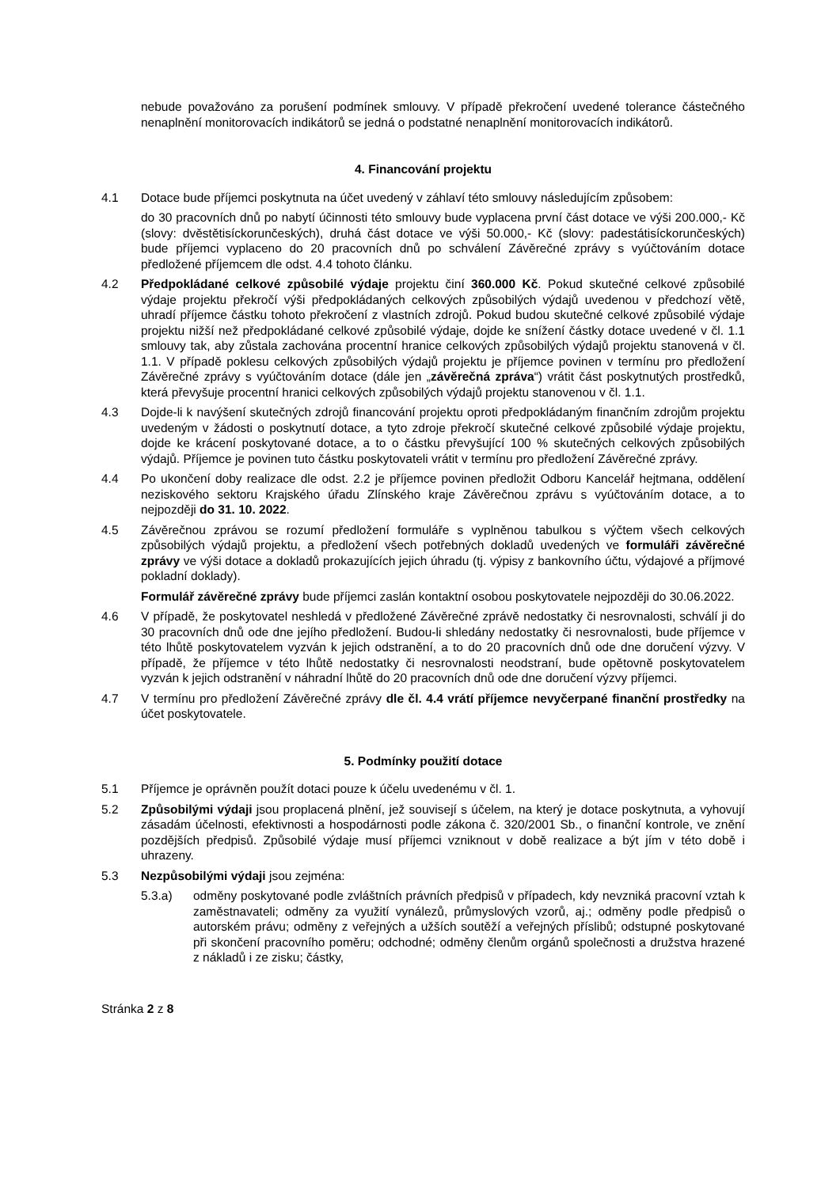nebude považováno za porušení podmínek smlouvy. V případě překročení uvedené tolerance částečného nenaplnění monitorovacích indikátorů se jedná o podstatné nenaplnění monitorovacích indikátorů.
4. Financování projektu
4.1 Dotace bude příjemci poskytnuta na účet uvedený v záhlaví této smlouvy následujícím způsobem:
do 30 pracovních dnů po nabytí účinnosti této smlouvy bude vyplacena první část dotace ve výši 200.000,- Kč (slovy: dvěstětisíckorunčeských), druhá část dotace ve výši 50.000,- Kč (slovy: padestátisíckorunčeských) bude příjemci vyplaceno do 20 pracovních dnů po schválení Závěrečné zprávy s vyúčtováním dotace předložené příjemcem dle odst. 4.4 tohoto článku.
4.2 Předpokládané celkové způsobilé výdaje projektu činí 360.000 Kč. Pokud skutečné celkové způsobilé výdaje projektu překročí výši předpokládaných celkových způsobilých výdajů uvedenou v předchozí větě, uhradí příjemce částku tohoto překročení z vlastních zdrojů. Pokud budou skutečné celkové způsobilé výdaje projektu nižší než předpokládané celkové způsobilé výdaje, dojde ke snížení částky dotace uvedené v čl. 1.1 smlouvy tak, aby zůstala zachována procentní hranice celkových způsobilých výdajů projektu stanovená v čl. 1.1. V případě poklesu celkových způsobilých výdajů projektu je příjemce povinen v termínu pro předložení Závěrečné zprávy s vyúčtováním dotace (dále jen „závěrečná zpráva“) vrátit část poskytnutých prostředků, která převyšuje procentní hranici celkových způsobilých výdajů projektu stanovenou v čl. 1.1.
4.3 Dojde-li k navýšení skutečných zdrojů financování projektu oproti předpokládaným finančním zdrojům projektu uvedeným v žádosti o poskytnutí dotace, a tyto zdroje překročí skutečné celkové způsobilé výdaje projektu, dojde ke krácení poskytované dotace, a to o částku převyšující 100 % skutečných celkových způsobilých výdajů. Příjemce je povinen tuto částku poskytovateli vrátit v termínu pro předložení Závěrečné zprávy.
4.4 Po ukončení doby realizace dle odst. 2.2 je příjemce povinen předložit Odboru Kancelář hejtmana, oddělení neziskového sektoru Krajského úřadu Zlínského kraje Závěrečnou zprávu s vyúčtováním dotace, a to nejpozději do 31. 10. 2022.
4.5 Závěrečnou zprávou se rozumí předložení formuláře s vyplněnou tabulkou s výčtem všech celkových způsobilých výdajů projektu, a předložení všech potřebných dokladů uvedených ve formuláři závěrečné zprávy ve výši dotace a dokladů prokazujících jejich úhradu (tj. výpisy z bankovního účtu, výdajové a příjmové pokladní doklady).
Formulář závěrečné zprávy bude příjemci zaslán kontaktní osobou poskytovatele nejpozději do 30.06.2022.
4.6 V případě, že poskytovatel neshledá v předložené Závěrečné zprávě nedostatky či nesrovnalosti, schválí ji do 30 pracovních dnů ode dne jejího předložení. Budou-li shledány nedostatky či nesrovnalosti, bude příjemce v této lhůtě poskytovatelem vyzván k jejich odstranění, a to do 20 pracovních dnů ode dne doručení výzvy. V případě, že příjemce v této lhůtě nedostatky či nesrovnalosti neodstraní, bude opětovně poskytovatelem vyzván k jejich odstranění v náhradní lhůtě do 20 pracovních dnů ode dne doručení výzvy příjemci.
4.7 V termínu pro předložení Závěrečné zprávy dle čl. 4.4 vrátí příjemce nevyčerpané finanční prostředky na účet poskytovatele.
5. Podmínky použití dotace
5.1 Příjemce je oprávněn použít dotaci pouze k účelu uvedenému v čl. 1.
5.2 Způsobilými výdaji jsou proplacená plnění, jež souvisejí s účelem, na který je dotace poskytnuta, a vyhovují zásadám účelnosti, efektivnosti a hospodárnosti podle zákona č. 320/2001 Sb., o finanční kontrole, ve znění pozdějších předpisů. Způsobilé výdaje musí příjemci vzniknout v době realizace a být jím v této době i uhrazeny.
5.3 Nezpůsobilými výdaji jsou zejména:
5.3.a) odměny poskytované podle zvláštních právních předpisů v případech, kdy nevzniká pracovní vztah k zaměstnavateli; odměny za využití vynálezů, průmyslových vzorů, aj.; odměny podle předpisů o autorském právu; odměny z veřejných a užších soutěží a veřejných příslibů; odstupné poskytované při skončení pracovního poměru; odchodné; odměny členům orgánů společnosti a družstva hrazené z nákladů i ze zisku; částky,
Stránka 2 z 8